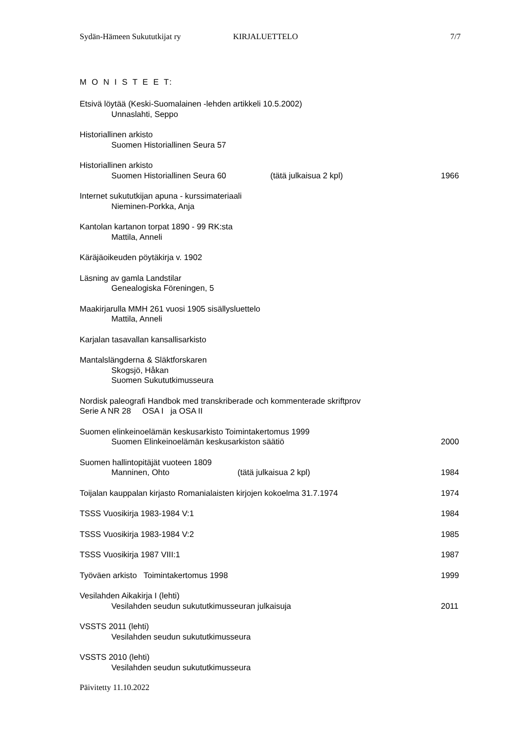Sydän-Hämeen Sukututkijat ry KIRJALUETTELO 7/7
M O N I S T E E T:
Etsivä löytää (Keski-Suomalainen -lehden artikkeli 10.5.2002)
Unnaslahti, Seppo
Historiallinen arkisto
Suomen Historiallinen Seura 57
Historiallinen arkisto
Suomen Historiallinen Seura 60 (tätä julkaisua 2 kpl) 1966
Internet sukututkijan apuna - kurssimateriaali
Nieminen-Porkka, Anja
Kantolan kartanon torpat 1890 - 99 RK:sta
Mattila, Anneli
Käräjäoikeuden pöytäkirja v. 1902
Läsning av gamla Landstilar
Genealogiska Föreningen, 5
Maakirjarulla MMH 261 vuosi 1905 sisällysluettelo
Mattila, Anneli
Karjalan tasavallan kansallisarkisto
Mantalslängderna & Släktforskaren
Skogsjö, Håkan
Suomen Sukututkimusseura
Nordisk paleografi Handbok med transkriberade och kommenterade skriftprov
Serie A NR 28 OSA I ja OSA II
Suomen elinkeinoelämän keskusarkisto Toimintakertomus 1999
Suomen Elinkeinoelämän keskusarkiston säätiö 2000
Suomen hallintopitäjät vuoteen 1809
Manninen, Ohto (tätä julkaisua 2 kpl) 1984
Toijalan kauppalan kirjasto Romanialaisten kirjojen kokoelma 31.7.1974 1974
TSSS Vuosikirja 1983-1984 V:1 1984
TSSS Vuosikirja 1983-1984 V:2 1985
TSSS Vuosikirja 1987 VIII:1 1987
Työväen arkisto Toimintakertomus 1998 1999
Vesilahden Aikakirja I (lehti)
Vesilahden seudun sukututkimusseuran julkaisuja 2011
VSSTS 2011 (lehti)
Vesilahden seudun sukututkimusseura
VSSTS 2010 (lehti)
Vesilahden seudun sukututkimusseura
Päivitetty 11.10.2022